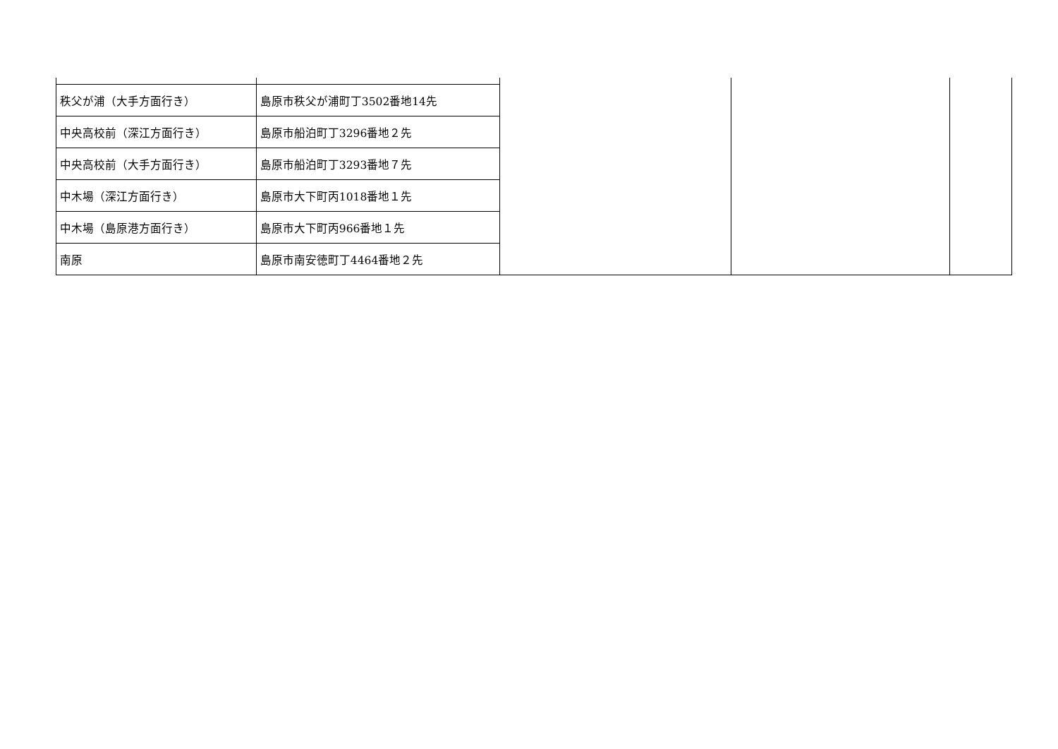| 秩父が浦（大手方面行き） | 島原市秩父が浦町丁3502番地14先 | | | |
| 中央高校前（深江方面行き） | 島原市船泊町丁3296番地２先 | | | |
| 中央高校前（大手方面行き） | 島原市船泊町丁3293番地７先 | | | |
| 中木場（深江方面行き） | 島原市大下町丙1018番地１先 | | | |
| 中木場（島原港方面行き） | 島原市大下町丙966番地１先 | | | |
| 南原 | 島原市南安徳町丁4464番地２先 | | | |